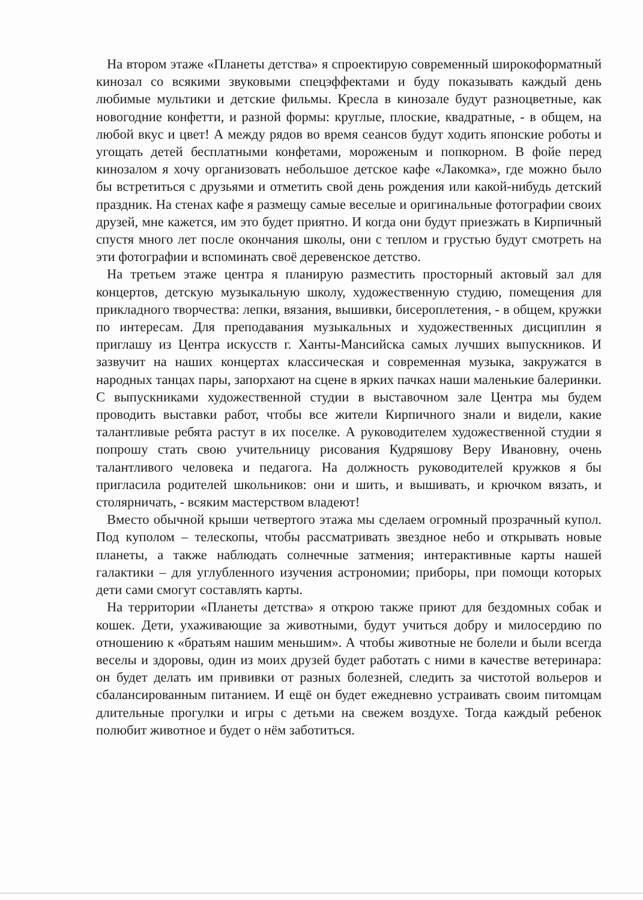На втором этаже «Планеты детства» я спроектирую современный широкоформатный кинозал со всякими звуковыми спецэффектами и буду показывать каждый день любимые мультики и детские фильмы. Кресла в кинозале будут разноцветные, как новогодние конфетти, и разной формы: круглые, плоские, квадратные, - в общем, на любой вкус и цвет! А между рядов во время сеансов будут ходить японские роботы и угощать детей бесплатными конфетами, мороженым и попкорном. В фойе перед кинозалом я хочу организовать небольшое детское кафе «Лакомка», где можно было бы встретиться с друзьями и отметить свой день рождения или какой-нибудь детский праздник. На стенах кафе я размещу самые веселые и оригинальные фотографии своих друзей, мне кажется, им это будет приятно. И когда они будут приезжать в Кирпичный спустя много лет после окончания школы, они с теплом и грустью будут смотреть на эти фотографии и вспоминать своё деревенское детство.
На третьем этаже центра я планирую разместить просторный актовый зал для концертов, детскую музыкальную школу, художественную студию, помещения для прикладного творчества: лепки, вязания, вышивки, бисероплетения, - в общем, кружки по интересам. Для преподавания музыкальных и художественных дисциплин я приглашу из Центра искусств г. Ханты-Мансийска самых лучших выпускников. И зазвучит на наших концертах классическая и современная музыка, закружатся в народных танцах пары, запорхают на сцене в ярких пачках наши маленькие балеринки. С выпускниками художественной студии в выставочном зале Центра мы будем проводить выставки работ, чтобы все жители Кирпичного знали и видели, какие талантливые ребята растут в их поселке. А руководителем художественной студии я попрошу стать свою учительницу рисования Кудряшову Веру Ивановну, очень талантливого человека и педагога. На должность руководителей кружков я бы пригласила родителей школьников: они и шить, и вышивать, и крючком вязать, и столярничать, - всяким мастерством владеют!
Вместо обычной крыши четвертого этажа мы сделаем огромный прозрачный купол. Под куполом – телескопы, чтобы рассматривать звездное небо и открывать новые планеты, а также наблюдать солнечные затмения; интерактивные карты нашей галактики – для углубленного изучения астрономии; приборы, при помощи которых дети сами смогут составлять карты.
На территории «Планеты детства» я открою также приют для бездомных собак и кошек. Дети, ухаживающие за животными, будут учиться добру и милосердию по отношению к «братьям нашим меньшим». А чтобы животные не болели и были всегда веселы и здоровы, один из моих друзей будет работать с ними в качестве ветеринара: он будет делать им прививки от разных болезней, следить за чистотой вольеров и сбалансированным питанием. И ещё он будет ежедневно устраивать своим питомцам длительные прогулки и игры с детьми на свежем воздухе. Тогда каждый ребенок полюбит животное и будет о нём заботиться.